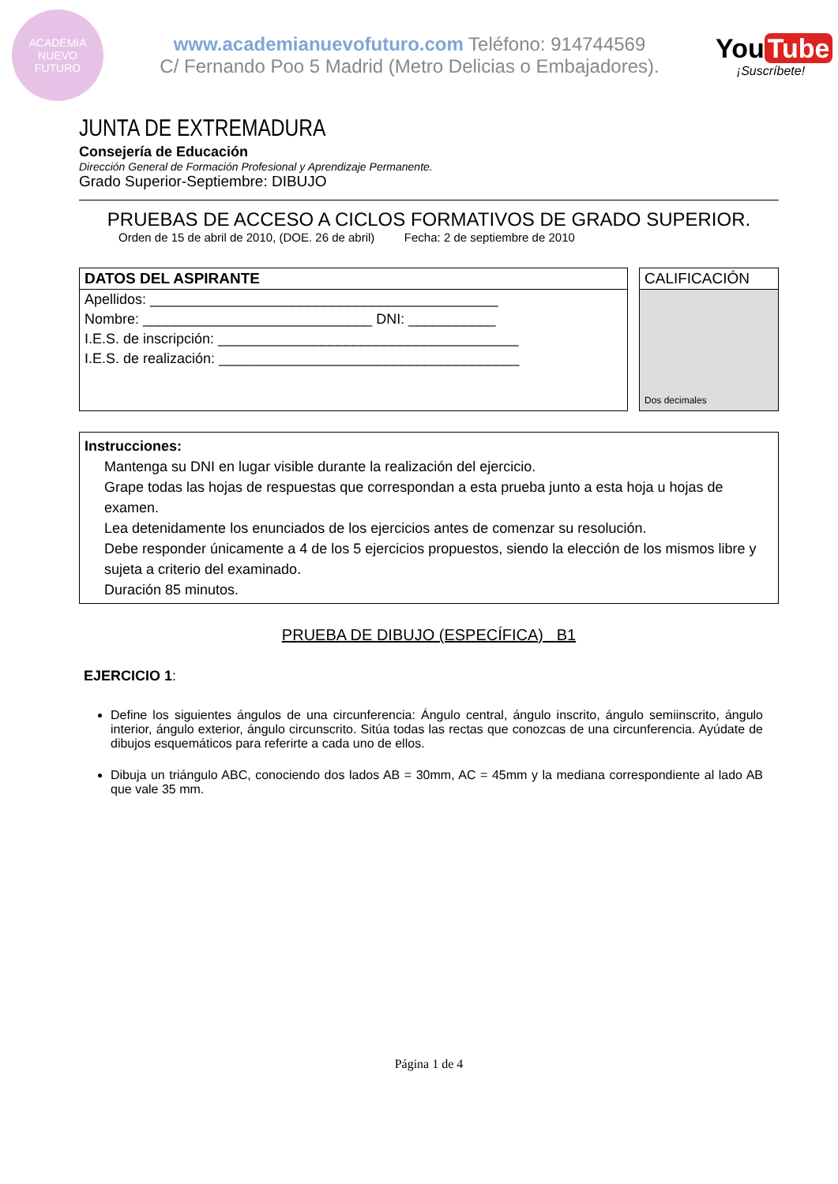ACADEMIA
NUEVO
FUTURO
www.academianuevofuturo.com Teléfono: 914744569
C/ Fernando Poo 5 Madrid (Metro Delicias o Embajadores).
You Tube
¡Suscríbete!
JUNTA DE EXTREMADURA
Consejería de Educación
Dirección General de Formación Profesional y Aprendizaje Permanente.
Grado Superior-Septiembre: DIBUJO
PRUEBAS DE ACCESO A CICLOS FORMATIVOS DE GRADO SUPERIOR.
Orden de 15 de abril de 2010, (DOE. 26 de abril) Fecha: 2 de septiembre de 2010
DATOS DEL ASPIRANTE
Apellidos: ____________________________________________
Nombre: _____________________________ DNI: ___________
I.E.S. de inscripción: ______________________________________
I.E.S. de realización: ______________________________________
CALIFICACIÓN
Dos decimales
Instrucciones:
Mantenga su DNI en lugar visible durante la realización del ejercicio.
Grape todas las hojas de respuestas que correspondan a esta prueba junto a esta hoja u hojas de examen.
Lea detenidamente los enunciados de los ejercicios antes de comenzar su resolución.
Debe responder únicamente a 4 de los 5 ejercicios propuestos, siendo la elección de los mismos libre y sujeta a criterio del examinado.
Duración 85 minutos.
PRUEBA DE DIBUJO (ESPECÍFICA) B1
EJERCICIO 1:
Define los siguientes ángulos de una circunferencia: Ángulo central, ángulo inscrito, ángulo semiinscrito, ángulo interior, ángulo exterior, ángulo circunscrito. Sitúa todas las rectas que conozcas de una circunferencia. Ayúdate de dibujos esquemáticos para referirte a cada uno de ellos.
Dibuja un triángulo ABC, conociendo dos lados AB = 30mm, AC = 45mm y la mediana correspondiente al lado AB que vale 35 mm.
Página 1 de 4